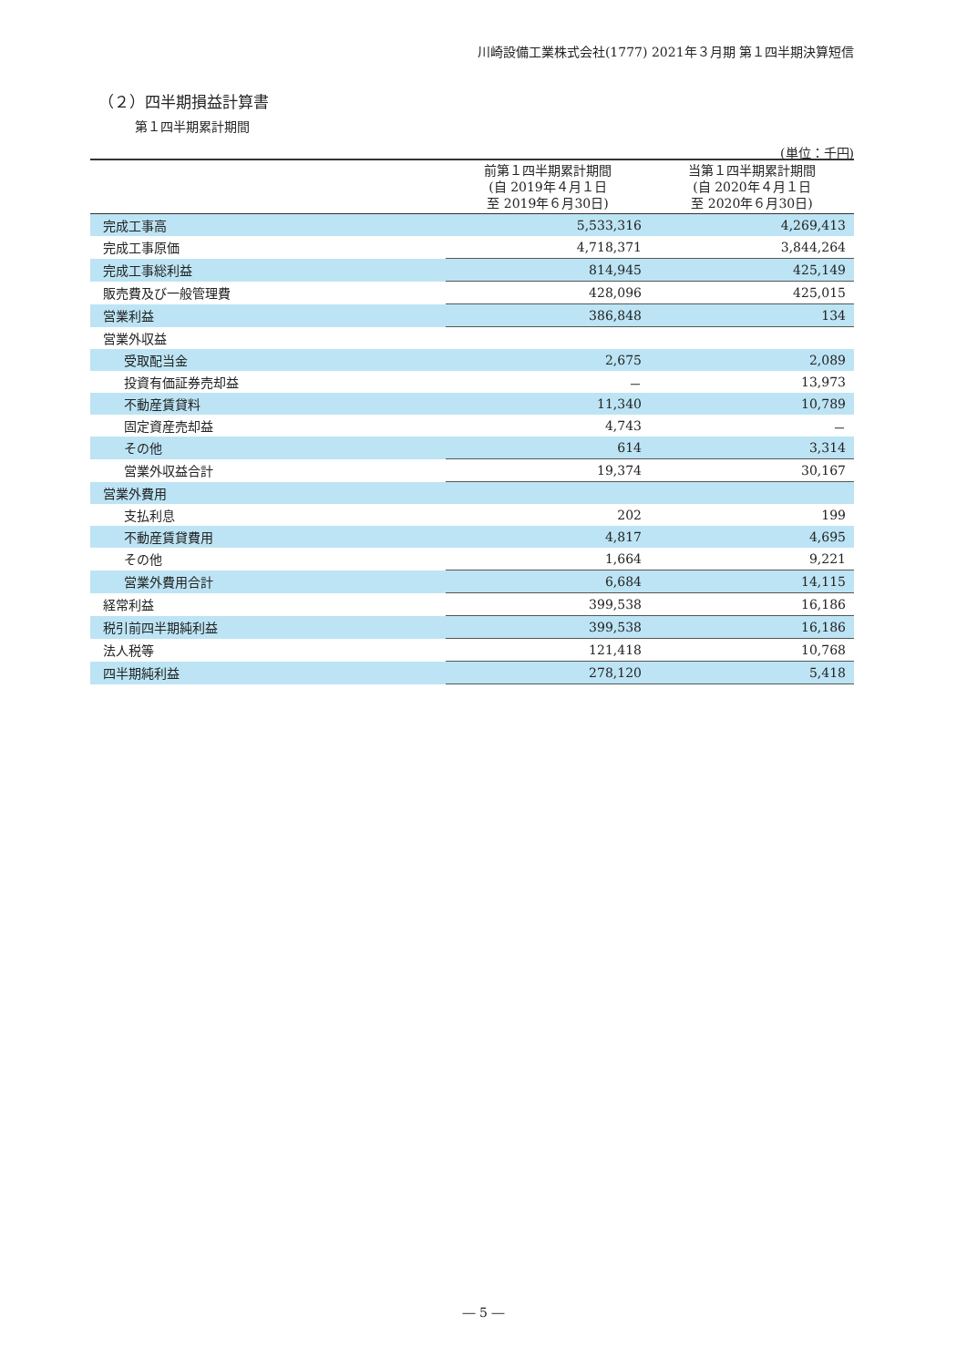川崎設備工業株式会社(1777) 2021年３月期 第１四半期決算短信
（２）四半期損益計算書
第１四半期累計期間
(単位：千円)
| | 前第１四半期累計期間 (自 2019年４月１日 至 2019年６月30日) | 当第１四半期累計期間 (自 2020年４月１日 至 2020年６月30日) |
| --- | --- | --- |
| 完成工事高 | 5,533,316 | 4,269,413 |
| 完成工事原価 | 4,718,371 | 3,844,264 |
| 完成工事総利益 | 814,945 | 425,149 |
| 販売費及び一般管理費 | 428,096 | 425,015 |
| 営業利益 | 386,848 | 134 |
| 営業外収益 | | |
| 受取配当金 | 2,675 | 2,089 |
| 投資有価証券売却益 | － | 13,973 |
| 不動産賃貸料 | 11,340 | 10,789 |
| 固定資産売却益 | 4,743 | － |
| その他 | 614 | 3,314 |
| 営業外収益合計 | 19,374 | 30,167 |
| 営業外費用 | | |
| 支払利息 | 202 | 199 |
| 不動産賃貸費用 | 4,817 | 4,695 |
| その他 | 1,664 | 9,221 |
| 営業外費用合計 | 6,684 | 14,115 |
| 経常利益 | 399,538 | 16,186 |
| 税引前四半期純利益 | 399,538 | 16,186 |
| 法人税等 | 121,418 | 10,768 |
| 四半期純利益 | 278,120 | 5,418 |
― 5 ―